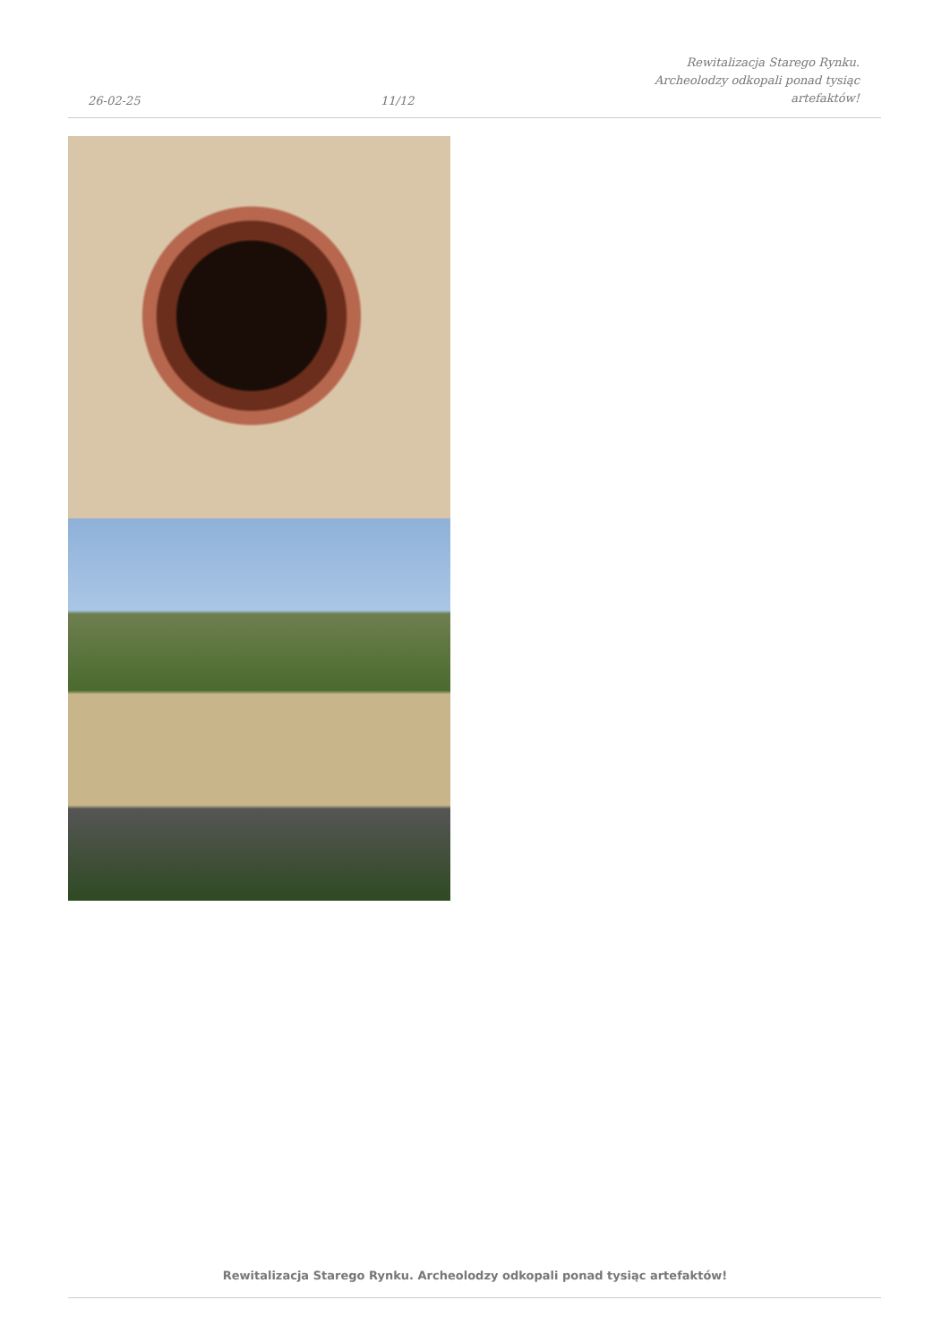26-02-25 11/12 Rewitalizacja Starego Rynku.
Archeolodzy odkopali ponad tysiąc
artefaktów!
Rewitalizacja Starego Rynku. Archeolodzy odkopali ponad tysiąc artefaktów!